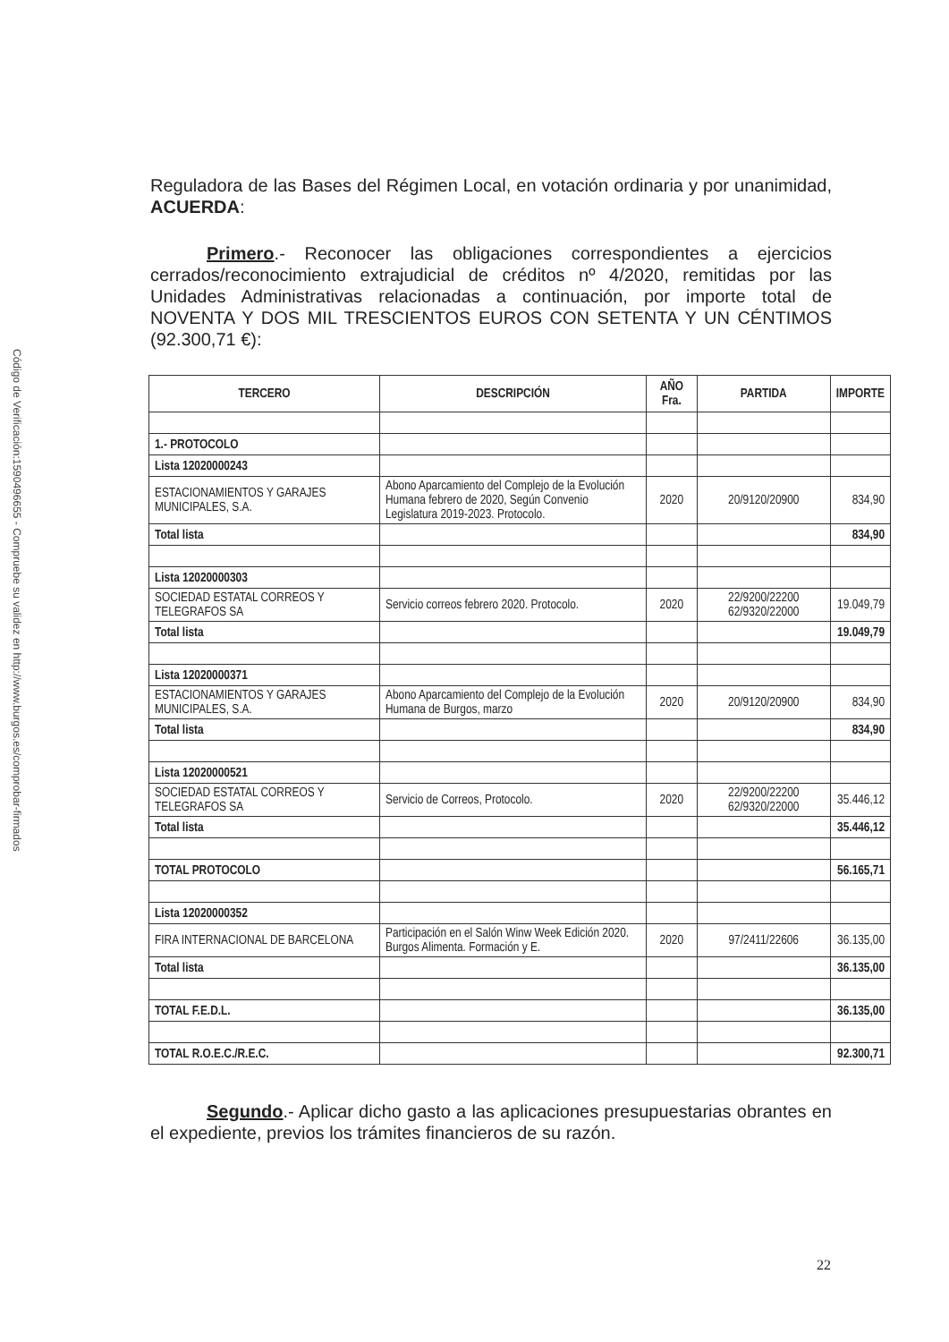Código de Verificación:1590496655 - Compruebe su validez en http://www.burgos.es/comprobar-firmados
Reguladora de las Bases del Régimen Local, en votación ordinaria y por unanimidad, ACUERDA:
Primero.- Reconocer las obligaciones correspondientes a ejercicios cerrados/reconocimiento extrajudicial de créditos nº 4/2020, remitidas por las Unidades Administrativas relacionadas a continuación, por importe total de NOVENTA Y DOS MIL TRESCIENTOS EUROS CON SETENTA Y UN CÉNTIMOS (92.300,71 €):
| TERCERO | DESCRIPCIÓN | AÑO Fra. | PARTIDA | IMPORTE |
| --- | --- | --- | --- | --- |
| 1.- PROTOCOLO | | | | |
| Lista 12020000243 | | | | |
| ESTACIONAMIENTOS Y GARAJES MUNICIPALES, S.A. | Abono Aparcamiento del Complejo de la Evolución Humana febrero de 2020, Según Convenio Legislatura 2019-2023. Protocolo. | 2020 | 20/9120/20900 | 834,90 |
| Total lista | | | | 834,90 |
| Lista 12020000303 | | | | |
| SOCIEDAD ESTATAL CORREOS Y TELEGRAFOS SA | Servicio correos febrero 2020. Protocolo. | 2020 | 22/9200/22200 62/9320/22000 | 19.049,79 |
| Total lista | | | | 19.049,79 |
| Lista 12020000371 | | | | |
| ESTACIONAMIENTOS Y GARAJES MUNICIPALES, S.A. | Abono Aparcamiento del Complejo de la Evolución Humana de Burgos, marzo | 2020 | 20/9120/20900 | 834,90 |
| Total lista | | | | 834,90 |
| Lista 12020000521 | | | | |
| SOCIEDAD ESTATAL CORREOS Y TELEGRAFOS SA | Servicio de Correos, Protocolo. | 2020 | 22/9200/22200 62/9320/22000 | 35.446,12 |
| Total lista | | | | 35.446,12 |
| TOTAL PROTOCOLO | | | | 56.165,71 |
| Lista 12020000352 | | | | |
| FIRA INTERNACIONAL DE BARCELONA | Participación en el Salón Winw Week Edición 2020. Burgos Alimenta. Formación y E. | 2020 | 97/2411/22606 | 36.135,00 |
| Total lista | | | | 36.135,00 |
| TOTAL F.E.D.L. | | | | 36.135,00 |
| TOTAL R.O.E.C./R.E.C. | | | | 92.300,71 |
Segundo.- Aplicar dicho gasto a las aplicaciones presupuestarias obrantes en el expediente, previos los trámites financieros de su razón.
22